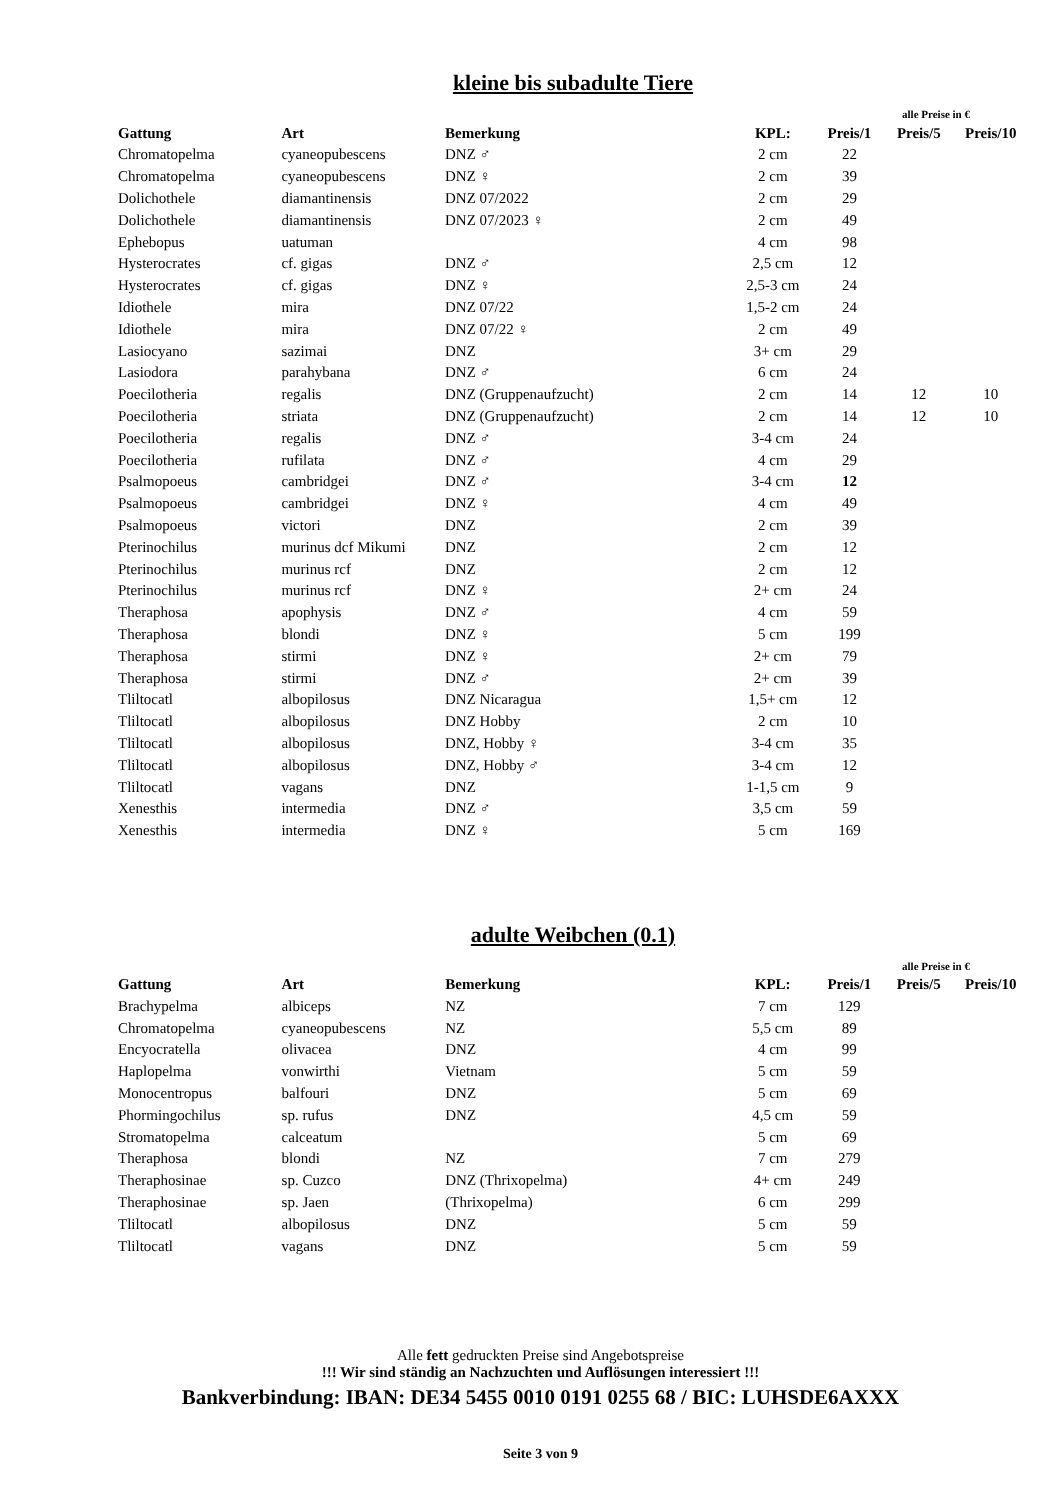kleine bis subadulte Tiere
alle Preise in €
| Gattung | Art | Bemerkung | KPL: | Preis/1 | Preis/5 | Preis/10 |
| --- | --- | --- | --- | --- | --- | --- |
| Chromatopelma | cyaneopubescens | DNZ ♂ | 2 cm | 22 | | |
| Chromatopelma | cyaneopubescens | DNZ ♀ | 2 cm | 39 | | |
| Dolichothele | diamantinensis | DNZ 07/2022 | 2 cm | 29 | | |
| Dolichothele | diamantinensis | DNZ 07/2023 ♀ | 2 cm | 49 | | |
| Ephebopus | uatuman | | 4 cm | 98 | | |
| Hysterocrates | cf. gigas | DNZ ♂ | 2,5 cm | 12 | | |
| Hysterocrates | cf. gigas | DNZ ♀ | 2,5-3 cm | 24 | | |
| Idiothele | mira | DNZ 07/22 | 1,5-2 cm | 24 | | |
| Idiothele | mira | DNZ 07/22 ♀ | 2 cm | 49 | | |
| Lasiocyano | sazimai | DNZ | 3+ cm | 29 | | |
| Lasiodora | parahybana | DNZ ♂ | 6 cm | 24 | | |
| Poecilotheria | regalis | DNZ (Gruppenaufzucht) | 2 cm | 14 | 12 | 10 |
| Poecilotheria | striata | DNZ (Gruppenaufzucht) | 2 cm | 14 | 12 | 10 |
| Poecilotheria | regalis | DNZ ♂ | 3-4 cm | 24 | | |
| Poecilotheria | rufilata | DNZ ♂ | 4 cm | 29 | | |
| Psalmopoeus | cambridgei | DNZ ♂ | 3-4 cm | 12 | | |
| Psalmopoeus | cambridgei | DNZ ♀ | 4 cm | 49 | | |
| Psalmopoeus | victori | DNZ | 2 cm | 39 | | |
| Pterinochilus | murinus dcf Mikumi | DNZ | 2 cm | 12 | | |
| Pterinochilus | murinus rcf | DNZ | 2 cm | 12 | | |
| Pterinochilus | murinus rcf | DNZ ♀ | 2+ cm | 24 | | |
| Theraphosa | apophysis | DNZ ♂ | 4 cm | 59 | | |
| Theraphosa | blondi | DNZ ♀ | 5 cm | 199 | | |
| Theraphosa | stirmi | DNZ ♀ | 2+ cm | 79 | | |
| Theraphosa | stirmi | DNZ ♂ | 2+ cm | 39 | | |
| Tliltocatl | albopilosus | DNZ Nicaragua | 1,5+ cm | 12 | | |
| Tliltocatl | albopilosus | DNZ Hobby | 2 cm | 10 | | |
| Tliltocatl | albopilosus | DNZ, Hobby ♀ | 3-4 cm | 35 | | |
| Tliltocatl | albopilosus | DNZ, Hobby ♂ | 3-4 cm | 12 | | |
| Tliltocatl | vagans | DNZ | 1-1,5 cm | 9 | | |
| Xenesthis | intermedia | DNZ ♂ | 3,5 cm | 59 | | |
| Xenesthis | intermedia | DNZ ♀ | 5 cm | 169 | | |
adulte Weibchen (0.1)
alle Preise in €
| Gattung | Art | Bemerkung | KPL: | Preis/1 | Preis/5 | Preis/10 |
| --- | --- | --- | --- | --- | --- | --- |
| Brachypelma | albiceps | NZ | 7 cm | 129 | | |
| Chromatopelma | cyaneopubescens | NZ | 5,5 cm | 89 | | |
| Encyocratella | olivacea | DNZ | 4 cm | 99 | | |
| Haplopelma | vonwirthi | Vietnam | 5 cm | 59 | | |
| Monocentropus | balfouri | DNZ | 5 cm | 69 | | |
| Phormingochilus | sp. rufus | DNZ | 4,5 cm | 59 | | |
| Stromatopelma | calceatum | | 5 cm | 69 | | |
| Theraphosa | blondi | NZ | 7 cm | 279 | | |
| Theraphosinae | sp. Cuzco | DNZ (Thrixopelma) | 4+ cm | 249 | | |
| Theraphosinae | sp. Jaen | (Thrixopelma) | 6 cm | 299 | | |
| Tliltocatl | albopilosus | DNZ | 5 cm | 59 | | |
| Tliltocatl | vagans | DNZ | 5 cm | 59 | | |
Alle fett gedruckten Preise sind Angebotspreise
!!! Wir sind ständig an Nachzuchten und Auflösungen interessiert !!!
Bankverbindung: IBAN: DE34 5455 0010 0191 0255 68 / BIC: LUHSDE6AXXX
Seite 3 von 9